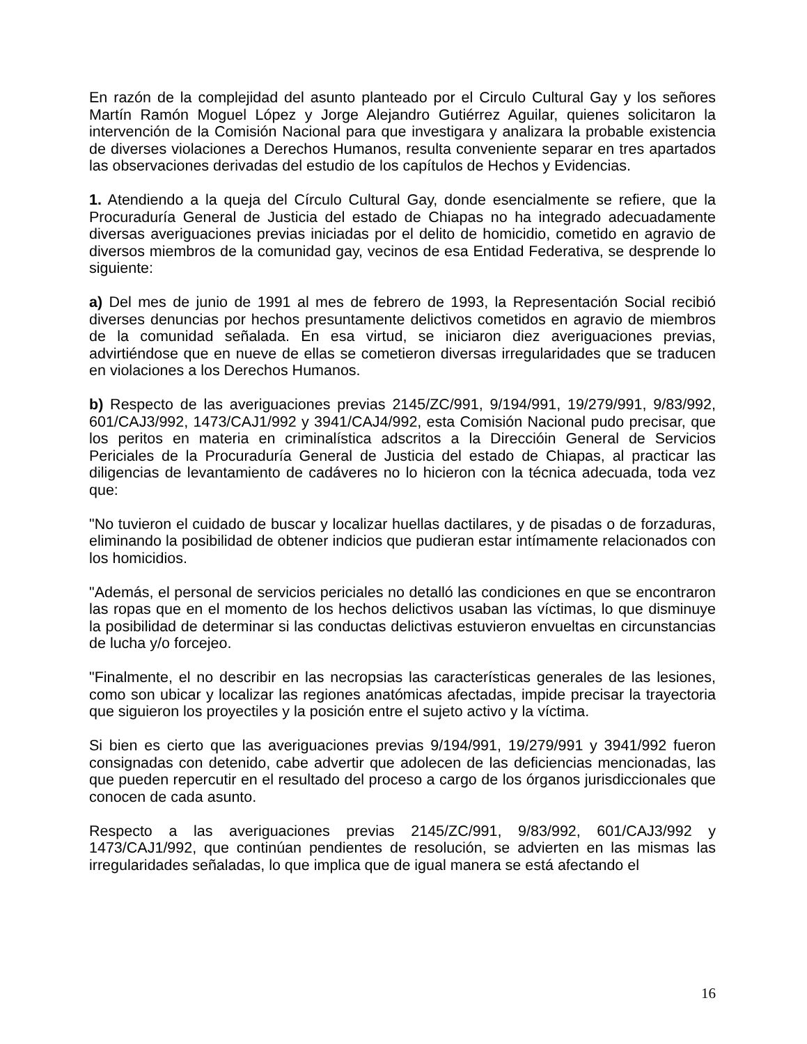En razón de la complejidad del asunto planteado por el Circulo Cultural Gay y los señores Martín Ramón Moguel López y Jorge Alejandro Gutiérrez Aguilar, quienes solicitaron la intervención de la Comisión Nacional para que investigara y analizara la probable existencia de diverses violaciones a Derechos Humanos, resulta conveniente separar en tres apartados las observaciones derivadas del estudio de los capítulos de Hechos y Evidencias.
1. Atendiendo a la queja del Círculo Cultural Gay, donde esencialmente se refiere, que la Procuraduría General de Justicia del estado de Chiapas no ha integrado adecuadamente diversas averiguaciones previas iniciadas por el delito de homicidio, cometido en agravio de diversos miembros de la comunidad gay, vecinos de esa Entidad Federativa, se desprende lo siguiente:
a) Del mes de junio de 1991 al mes de febrero de 1993, la Representación Social recibió diverses denuncias por hechos presuntamente delictivos cometidos en agravio de miembros de la comunidad señalada. En esa virtud, se iniciaron diez averiguaciones previas, advirtiéndose que en nueve de ellas se cometieron diversas irregularidades que se traducen en violaciones a los Derechos Humanos.
b) Respecto de las averiguaciones previas 2145/ZC/991, 9/194/991, 19/279/991, 9/83/992, 601/CAJ3/992, 1473/CAJ1/992 y 3941/CAJ4/992, esta Comisión Nacional pudo precisar, que los peritos en materia en criminalística adscritos a la Direccióin General de Servicios Periciales de la Procuraduría General de Justicia del estado de Chiapas, al practicar las diligencias de levantamiento de cadáveres no lo hicieron con la técnica adecuada, toda vez que:
"No tuvieron el cuidado de buscar y localizar huellas dactilares, y de pisadas o de forzaduras, eliminando la posibilidad de obtener indicios que pudieran estar intímamente relacionados con los homicidios.
"Además, el personal de servicios periciales no detalló las condiciones en que se encontraron las ropas que en el momento de los hechos delictivos usaban las víctimas, lo que disminuye la posibilidad de determinar si las conductas delictivas estuvieron envueltas en circunstancias de lucha y/o forcejeo.
"Finalmente, el no describir en las necropsias las características generales de las lesiones, como son ubicar y localizar las regiones anatómicas afectadas, impide precisar la trayectoria que siguieron los proyectiles y la posición entre el sujeto activo y la víctima.
Si bien es cierto que las averiguaciones previas 9/194/991, 19/279/991 y 3941/992 fueron consignadas con detenido, cabe advertir que adolecen de las deficiencias mencionadas, las que pueden repercutir en el resultado del proceso a cargo de los órganos jurisdiccionales que conocen de cada asunto.
Respecto a las averiguaciones previas 2145/ZC/991, 9/83/992, 601/CAJ3/992 y 1473/CAJ1/992, que continúan pendientes de resolución, se advierten en las mismas las irregularidades señaladas, lo que implica que de igual manera se está afectando el
16